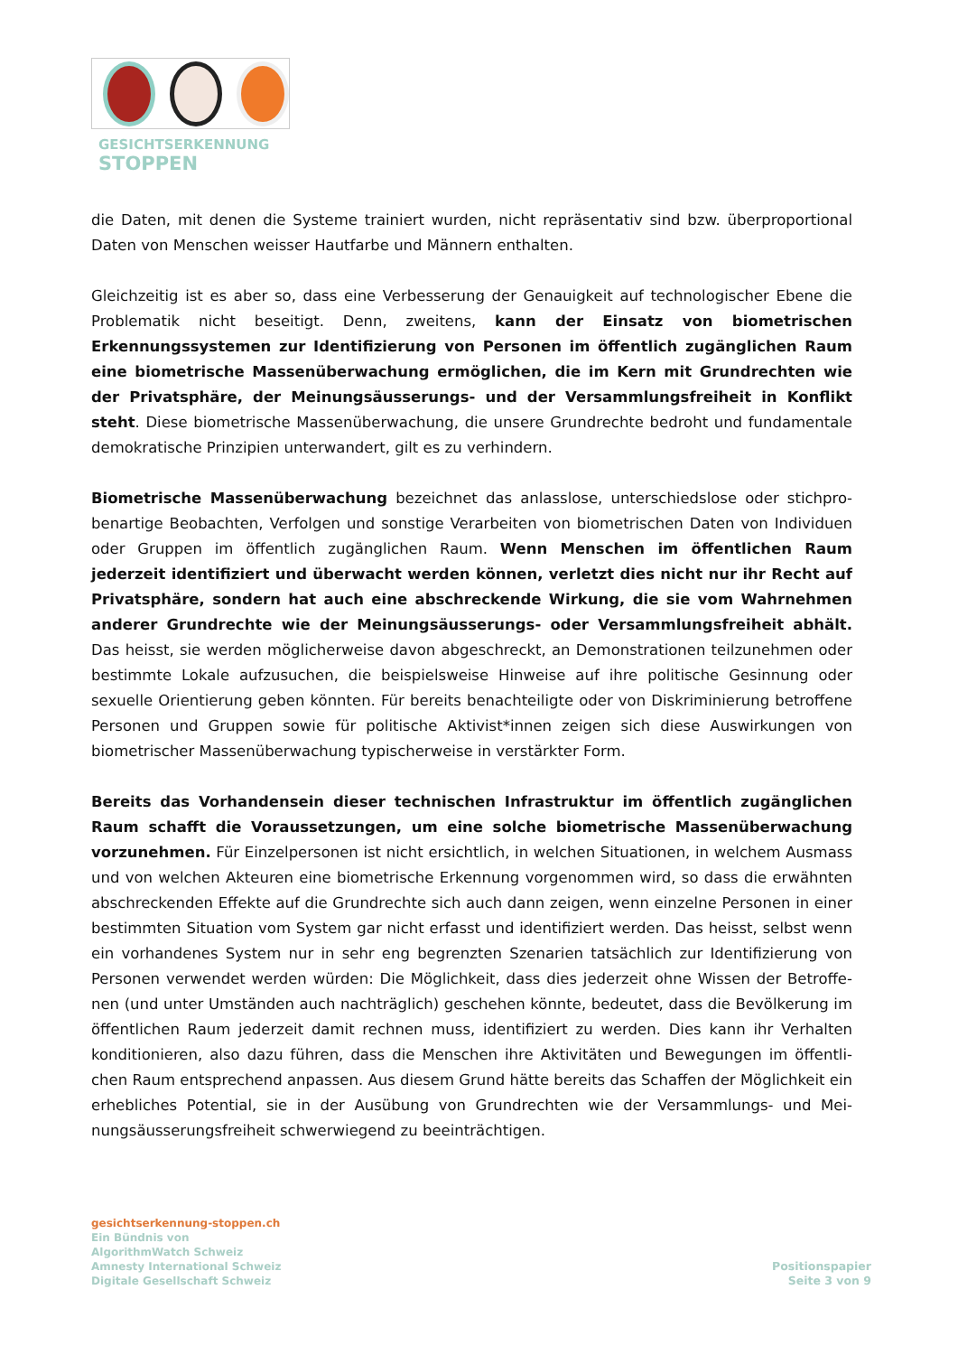GESICHTSERKENNUNG
STOPPEN
die Daten, mit denen die Systeme trainiert wurden, nicht repräsentativ sind bzw. überproportional Daten von Menschen weisser Hautfarbe und Männern enthalten.
Gleichzeitig ist es aber so, dass eine Verbesserung der Genauigkeit auf technologischer Ebene die Problematik nicht beseitigt. Denn, zweitens, kann der Einsatz von biometrischen Erkennungssys­temen zur Identifizierung von Personen im öffentlich zugänglichen Raum eine biometrische Massenüberwachung ermöglichen, die im Kern mit Grundrechten wie der Privatsphäre, der Meinungsäusserungs- und der Versammlungsfreiheit in Konflikt steht. Diese biometrische Mas­senüberwachung, die unsere Grundrechte bedroht und fundamentale demokratische Prinzipien un­terwandert, gilt es zu verhindern.
Biometrische Massenüberwachung bezeichnet das anlasslose, unterschiedslose oder stichpro­benartige Beobachten, Verfolgen und sonstige Verarbeiten von biometrischen Daten von Individuen oder Gruppen im öffentlich zugänglichen Raum. Wenn Menschen im öffentlichen Raum jederzeit identifiziert und überwacht werden können, verletzt dies nicht nur ihr Recht auf Privatsphäre, sondern hat auch eine abschreckende Wirkung, die sie vom Wahrnehmen anderer Grundrechte wie der Meinungsäusserungs- oder Versammlungsfreiheit abhält. Das heisst, sie werden mögli­cherweise davon abgeschreckt, an Demonstrationen teilzunehmen oder bestimmte Lokale aufzusu­chen, die beispielsweise Hinweise auf ihre politische Gesinnung oder sexuelle Orientierung geben könnten. Für bereits benachteiligte oder von Diskriminierung betroffene Personen und Gruppen so­wie für politische Aktivist*innen zeigen sich diese Auswirkungen von biometrischer Massenüberwa­chung typischerweise in verstärkter Form.
Bereits das Vorhandensein dieser technischen Infrastruktur im öffentlich zugänglichen Raum schafft die Voraussetzungen, um eine solche biometrische Massenüberwachung vorzuneh­men. Für Einzelpersonen ist nicht ersichtlich, in welchen Situationen, in welchem Ausmass und von welchen Akteuren eine biometrische Erkennung vorgenommen wird, so dass die erwähnten abschre­ckenden Effekte auf die Grundrechte sich auch dann zeigen, wenn einzelne Personen in einer be­stimmten Situation vom System gar nicht erfasst und identifiziert werden. Das heisst, selbst wenn ein vorhandenes System nur in sehr eng begrenzten Szenarien tatsächlich zur Identifizierung von Personen verwendet werden würden: Die Möglichkeit, dass dies jederzeit ohne Wissen der Betroffe­nen (und unter Umständen auch nachträglich) geschehen könnte, bedeutet, dass die Bevölkerung im öffentlichen Raum jederzeit damit rechnen muss, identifiziert zu werden. Dies kann ihr Verhalten konditionieren, also dazu führen, dass die Menschen ihre Aktivitäten und Bewegungen im öffentli­chen Raum entsprechend anpassen. Aus diesem Grund hätte bereits das Schaffen der Möglichkeit ein erhebliches Potential, sie in der Ausübung von Grundrechten wie der Versammlungs- und Mei­nungsäusserungsfreiheit schwerwiegend zu beeinträchtigen.
gesichtserkennung-stoppen.ch
Ein Bündnis von
AlgorithmWatch Schweiz
Amnesty International Schweiz
Digitale Gesellschaft Schweiz
Positionspapier
Seite 3 von 9